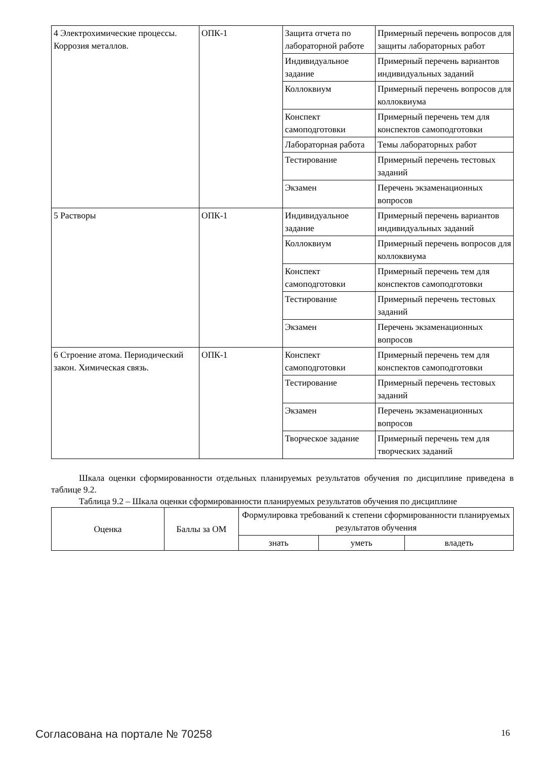| 4 Электрохимические процессы. Коррозия металлов. | ОПК-1 | Защита отчета по лабораторной работе | Примерный перечень вопросов для защиты лабораторных работ |
| | | Индивидуальное задание | Примерный перечень вариантов индивидуальных заданий |
| | | Коллоквиум | Примерный перечень вопросов для коллоквиума |
| | | Конспект самоподготовки | Примерный перечень тем для конспектов самоподготовки |
| | | Лабораторная работа | Темы лабораторных работ |
| | | Тестирование | Примерный перечень тестовых заданий |
| | | Экзамен | Перечень экзаменационных вопросов |
| 5 Растворы | ОПК-1 | Индивидуальное задание | Примерный перечень вариантов индивидуальных заданий |
| | | Коллоквиум | Примерный перечень вопросов для коллоквиума |
| | | Конспект самоподготовки | Примерный перечень тем для конспектов самоподготовки |
| | | Тестирование | Примерный перечень тестовых заданий |
| | | Экзамен | Перечень экзаменационных вопросов |
| 6 Строение атома. Периодический закон. Химическая связь. | ОПК-1 | Конспект самоподготовки | Примерный перечень тем для конспектов самоподготовки |
| | | Тестирование | Примерный перечень тестовых заданий |
| | | Экзамен | Перечень экзаменационных вопросов |
| | | Творческое задание | Примерный перечень тем для творческих заданий |
Шкала оценки сформированности отдельных планируемых результатов обучения по дисциплине приведена в таблице 9.2.
Таблица 9.2 – Шкала оценки сформированности планируемых результатов обучения по дисциплине
| Оценка | Баллы за ОМ | Формулировка требований к степени сформированности планируемых результатов обучения | | |
| --- | --- | --- | --- | --- |
| | | знать | уметь | владеть |
Согласована на портале № 70258 16